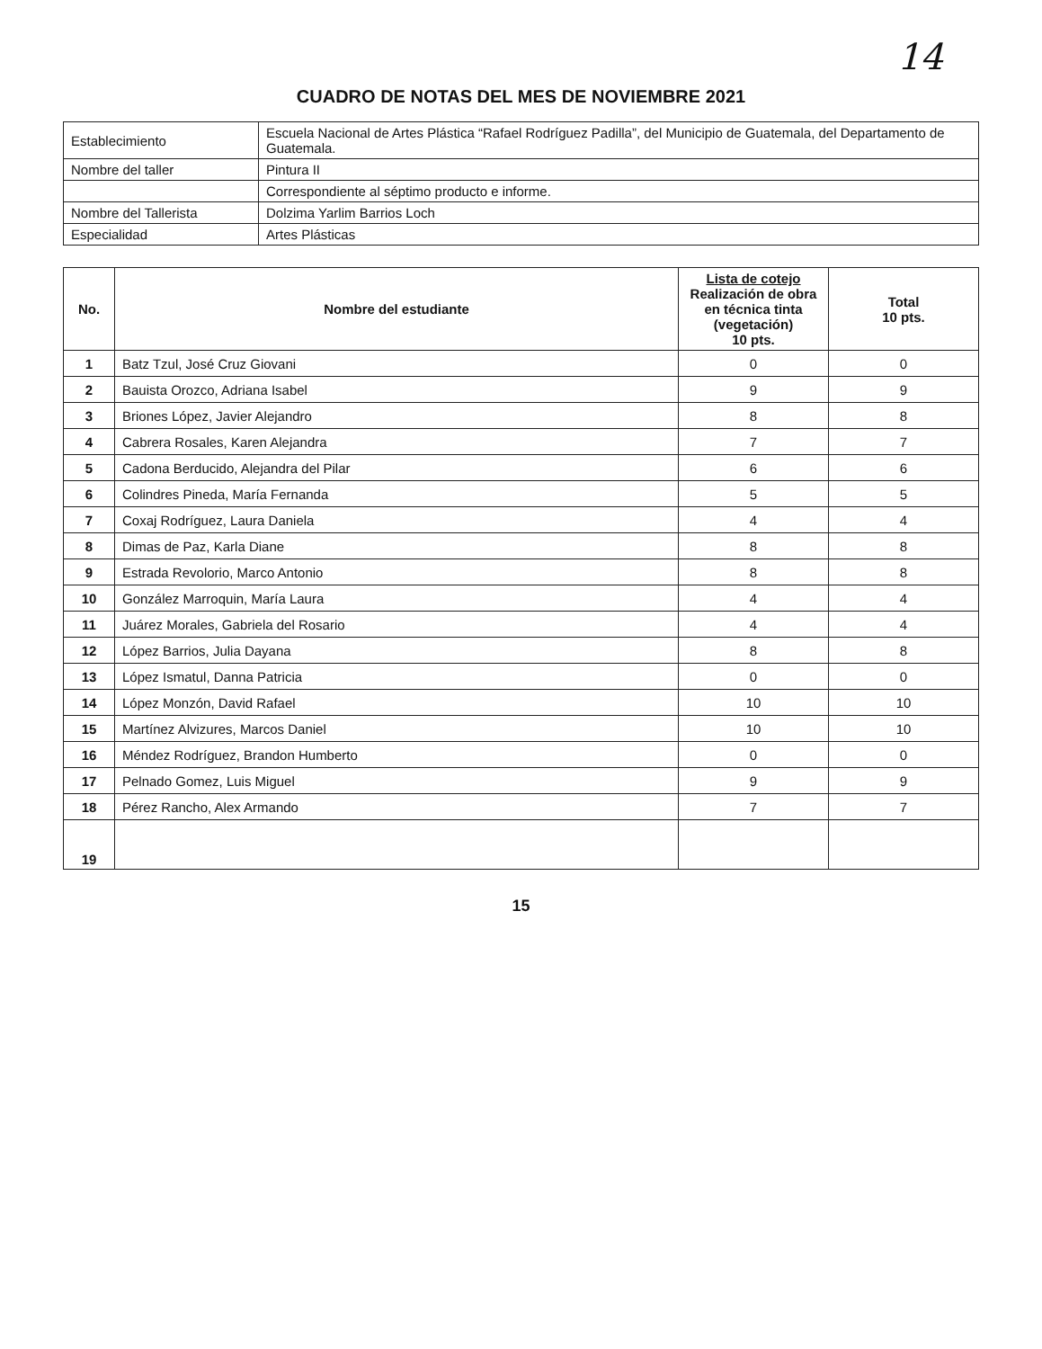14
CUADRO DE NOTAS DEL MES DE NOVIEMBRE 2021
| Establecimiento | Escuela Nacional de Artes Plástica “Rafael Rodríguez Padilla”, del Municipio de Guatemala, del Departamento de Guatemala. |
| Nombre del taller | Pintura II |
| | Correspondiente al séptimo producto e informe. |
| Nombre del Tallerista | Dolzima Yarlim Barrios Loch |
| Especialidad | Artes Plásticas |
| No. | Nombre del estudiante | Lista de cotejo Realización de obra en técnica tinta (vegetación) 10 pts. | Total 10 pts. |
| --- | --- | --- | --- |
| 1 | Batz Tzul, José Cruz Giovani | 0 | 0 |
| 2 | Bauista Orozco, Adriana Isabel | 9 | 9 |
| 3 | Briones López, Javier Alejandro | 8 | 8 |
| 4 | Cabrera Rosales, Karen Alejandra | 7 | 7 |
| 5 | Cadona Berducido, Alejandra del Pilar | 6 | 6 |
| 6 | Colindres Pineda, María Fernanda | 5 | 5 |
| 7 | Coxaj Rodríguez, Laura Daniela | 4 | 4 |
| 8 | Dimas de Paz, Karla Diane | 8 | 8 |
| 9 | Estrada Revolorio, Marco Antonio | 8 | 8 |
| 10 | González Marroquin, María Laura | 4 | 4 |
| 11 | Juárez Morales, Gabriela del Rosario | 4 | 4 |
| 12 | López Barrios, Julia Dayana | 8 | 8 |
| 13 | López Ismatul, Danna Patricia | 0 | 0 |
| 14 | López Monzón, David Rafael | 10 | 10 |
| 15 | Martínez Alvizures, Marcos Daniel | 10 | 10 |
| 16 | Méndez Rodríguez, Brandon Humberto | 0 | 0 |
| 17 | Pelnado Gomez, Luis Miguel | 9 | 9 |
| 18 | Pérez Rancho, Alex Armando | 7 | 7 |
| 19 | | | |
15